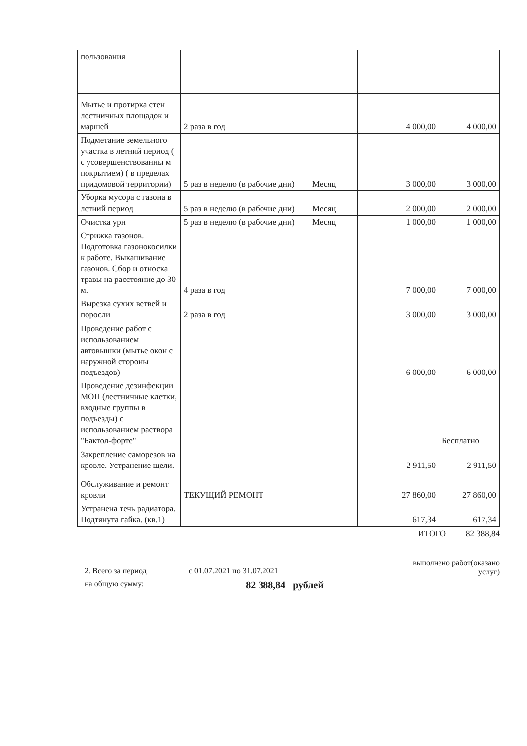| пользования | | | | |
| Мытье и протирка стен лестничных площадок и маршей | 2 раза в год | | 4 000,00 | 4 000,00 |
| Подметание земельного участка в летний период ( с усовершенствованны м покрытием) ( в пределах придомовой территории) | 5 раз в неделю (в рабочие дни) | Месяц | 3 000,00 | 3 000,00 |
| Уборка мусора с газона в летний период | 5 раз в неделю (в рабочие дни) | Месяц | 2 000,00 | 2 000,00 |
| Очистка урн | 5 раз в неделю (в рабочие дни) | Месяц | 1 000,00 | 1 000,00 |
| Стрижка газонов. Подготовка газонокосилки к работе. Выкашивание газонов. Сбор и относка травы на расстояние до 30 м. | 4 раза в год | | 7 000,00 | 7 000,00 |
| Вырезка сухих ветвей и поросли | 2 раза в год | | 3 000,00 | 3 000,00 |
| Проведение работ с использованием автовышки (мытье окон с наружной стороны подъездов) | | | 6 000,00 | 6 000,00 |
| Проведение дезинфекции МОП (лестничные клетки, входные группы в подъезды) с использованием раствора "Бактол-форте" | | | | Бесплатно |
| Закрепление саморезов на кровле. Устранение щели. | | | 2 911,50 | 2 911,50 |
| Обслуживание и ремонт кровли | ТЕКУЩИЙ РЕМОНТ | | 27 860,00 | 27 860,00 |
| Устранена течь радиатора. Подтянута гайка. (кв.1) | | | 617,34 | 617,34 |
ИТОГО 82 388,84
выполнено работ(оказано
услуг)
2. Всего за период с 01.07.2021 по 31.07.2021
на общую сумму: 82 388,84 рублей